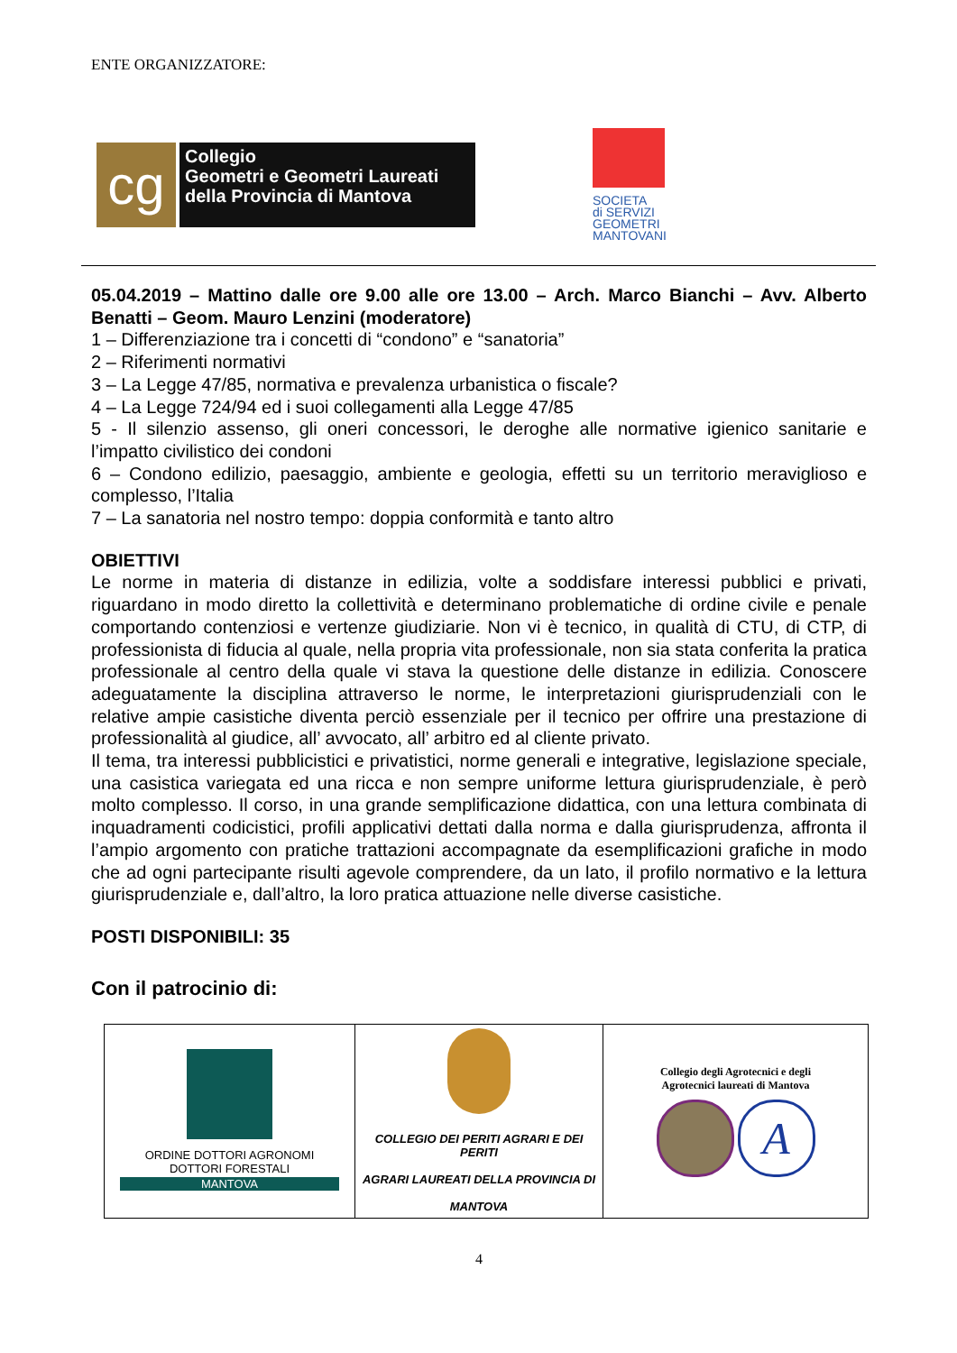ENTE ORGANIZZATORE:
cg
Collegio
Geometri e Geometri Laureati
della Provincia di Mantova
SOCIETA
di SERVIZI
GEOMETRI
MANTOVANI
05.04.2019 – Mattino dalle ore 9.00 alle ore 13.00 – Arch. Marco Bianchi – Avv. Alberto Benatti – Geom. Mauro Lenzini (moderatore)
1 – Differenziazione tra i concetti di “condono” e “sanatoria”
2 – Riferimenti normativi
3 – La Legge 47/85, normativa e prevalenza urbanistica o fiscale?
4 – La Legge 724/94 ed i suoi collegamenti alla Legge 47/85
5 - Il silenzio assenso, gli oneri concessori, le deroghe alle normative igienico sanitarie e l’impatto civilistico dei condoni
6 – Condono edilizio, paesaggio, ambiente e geologia, effetti su un territorio meraviglioso e complesso, l’Italia
7 – La sanatoria nel nostro tempo: doppia conformità e tanto altro
OBIETTIVI
Le norme in materia di distanze in edilizia, volte a soddisfare interessi pubblici e privati, riguardano in modo diretto la collettività e determinano problematiche di ordine civile e penale comportando contenziosi e vertenze giudiziarie. Non vi è tecnico, in qualità di CTU, di CTP, di professionista di fiducia al quale, nella propria vita professionale, non sia stata conferita la pratica professionale al centro della quale vi stava la questione delle distanze in edilizia. Conoscere adeguatamente la disciplina attraverso le norme, le interpretazioni giurisprudenziali con le relative ampie casistiche diventa perciò essenziale per il tecnico per offrire una prestazione di professionalità al giudice, all’ avvocato, all’ arbitro ed al cliente privato.
Il tema, tra interessi pubblicistici e privatistici, norme generali e integrative, legislazione speciale, una casistica variegata ed una ricca e non sempre uniforme lettura giurisprudenziale, è però molto complesso. Il corso, in una grande semplificazione didattica, con una lettura combinata di inquadramenti codicistici, profili applicativi dettati dalla norma e dalla giurisprudenza, affronta il l’ampio argomento con pratiche trattazioni accompagnate da esemplificazioni grafiche in modo che ad ogni partecipante risulti agevole comprendere, da un lato, il profilo normativo e la lettura giurisprudenziale e, dall’altro, la loro pratica attuazione nelle diverse casistiche.
POSTI DISPONIBILI: 35
Con il patrocinio di:
| ORDINE DOTTORI AGRONOMI DOTTORI FORESTALI MANTOVA | COLLEGIO DEI PERITI AGRARI E DEI PERITI AGRARI LAUREATI DELLA PROVINCIA DI MANTOVA | Collegio degli Agrotecnici e degli Agrotecnici laureati di Mantova A |
4